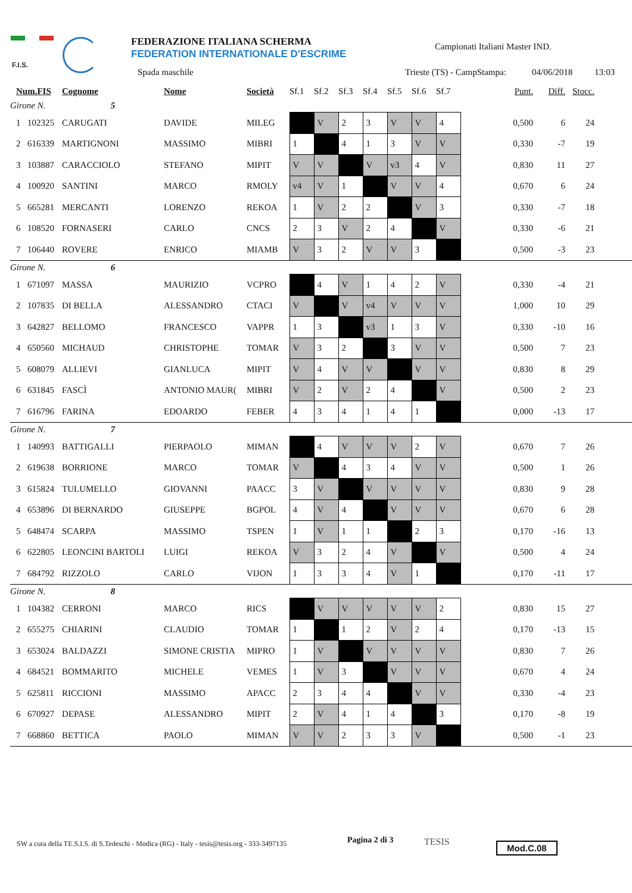F.I.S.
FEDERAZIONE ITALIANA SCHERMA
FEDERATION INTERNATIONALE D'ESCRIME
Campionati Italiani Master IND.
Spada maschile Trieste (TS) - CampStampa: 04/06/2018 13:03
| | Num.FIS | | Cognome | Nome | Società | Sf.1 | Sf.2 | Sf.3 | Sf.4 | Sf.5 | Sf.6 | Sf.7 | | Punt. | Diff. | Stocc. | |
| --- | --- | --- | --- | --- | --- | --- | --- | --- | --- | --- | --- | --- | --- | --- | --- | --- | --- |
| Girone N. | | | 5 | | | | | | | | | | | | | | |
| | 1 | 102325 | CARUGATI | DAVIDE | MILEG | | V | 2 | 3 | V | V | 4 | | 0,500 | 6 | 24 | |
| | 2 | 616339 | MARTIGNONI | MASSIMO | MIBRI | 1 | | 4 | 1 | 3 | V | V | | 0,330 | -7 | 19 | |
| | 3 | 103887 | CARACCIOLO | STEFANO | MIPIT | V | V | | V | v3 | 4 | V | | 0,830 | 11 | 27 | |
| | 4 | 100920 | SANTINI | MARCO | RMOLY | v4 | V | 1 | | V | V | 4 | | 0,670 | 6 | 24 | |
| | 5 | 665281 | MERCANTI | LORENZO | REKOA | 1 | V | 2 | 2 | | V | 3 | | 0,330 | -7 | 18 | |
| | 6 | 108520 | FORNASERI | CARLO | CNCS | 2 | 3 | V | 2 | 4 | | V | | 0,330 | -6 | 21 | |
| | 7 | 106440 | ROVERE | ENRICO | MIAMB | V | 3 | 2 | V | V | 3 | | | 0,500 | -3 | 23 | |
| Girone N. | | | 6 | | | | | | | | | | | | | | |
| | 1 | 671097 | MASSA | MAURIZIO | VCPRO | | 4 | V | 1 | 4 | 2 | V | | 0,330 | -4 | 21 | |
| | 2 | 107835 | DI BELLA | ALESSANDRO | CTACI | V | | V | v4 | V | V | V | | 1,000 | 10 | 29 | |
| | 3 | 642827 | BELLOMO | FRANCESCO | VAPPR | 1 | 3 | | v3 | 1 | 3 | V | | 0,330 | -10 | 16 | |
| | 4 | 650560 | MICHAUD | CHRISTOPHE | TOMAR | V | 3 | 2 | | 3 | V | V | | 0,500 | 7 | 23 | |
| | 5 | 608079 | ALLIEVI | GIANLUCA | MIPIT | V | 4 | V | V | | V | V | | 0,830 | 8 | 29 | |
| | 6 | 631845 | FASCÌ | ANTONIO MAUR( | MIBRI | V | 2 | V | 2 | 4 | | V | | 0,500 | 2 | 23 | |
| | 7 | 616796 | FARINA | EDOARDO | FEBER | 4 | 3 | 4 | 1 | 4 | 1 | | | 0,000 | -13 | 17 | |
| Girone N. | | | 7 | | | | | | | | | | | | | | |
| | 1 | 140993 | BATTIGALLI | PIERPAOLO | MIMAN | | 4 | V | V | V | 2 | V | | 0,670 | 7 | 26 | |
| | 2 | 619638 | BORRIONE | MARCO | TOMAR | V | | 4 | 3 | 4 | V | V | | 0,500 | 1 | 26 | |
| | 3 | 615824 | TULUMELLO | GIOVANNI | PAACC | 3 | V | | V | V | V | V | | 0,830 | 9 | 28 | |
| | 4 | 653896 | DI BERNARDO | GIUSEPPE | BGPOL | 4 | V | 4 | | V | V | V | | 0,670 | 6 | 28 | |
| | 5 | 648474 | SCARPA | MASSIMO | TSPEN | 1 | V | 1 | 1 | | 2 | 3 | | 0,170 | -16 | 13 | |
| | 6 | 622805 | LEONCINI BARTOLI | LUIGI | REKOA | V | 3 | 2 | 4 | V | | V | | 0,500 | 4 | 24 | |
| | 7 | 684792 | RIZZOLO | CARLO | VIJON | 1 | 3 | 3 | 4 | V | 1 | | | 0,170 | -11 | 17 | |
| Girone N. | | | 8 | | | | | | | | | | | | | | |
| | 1 | 104382 | CERRONI | MARCO | RICS | | V | V | V | V | V | 2 | | 0,830 | 15 | 27 | |
| | 2 | 655275 | CHIARINI | CLAUDIO | TOMAR | 1 | | 1 | 2 | V | 2 | 4 | | 0,170 | -13 | 15 | |
| | 3 | 653024 | BALDAZZI | SIMONE CRISTIA | MIPRO | 1 | V | | V | V | V | V | | 0,830 | 7 | 26 | |
| | 4 | 684521 | BOMMARITO | MICHELE | VEMES | 1 | V | 3 | | V | V | V | | 0,670 | 4 | 24 | |
| | 5 | 625811 | RICCIONI | MASSIMO | APACC | 2 | 3 | 4 | 4 | | V | V | | 0,330 | -4 | 23 | |
| | 6 | 670927 | DEPASE | ALESSANDRO | MIPIT | 2 | V | 4 | 1 | 4 | | 3 | | 0,170 | -8 | 19 | |
| | 7 | 668860 | BETTICA | PAOLO | MIMAN | V | V | 2 | 3 | 3 | V | | | 0,500 | -1 | 23 | |
SW a cura della TE.S.I.S. di S.Tedeschi - Modica (RG) - Italy - tesis@tesis.org - 333-3497135
Pagina 2 di 3 TESIS Mod.C.08